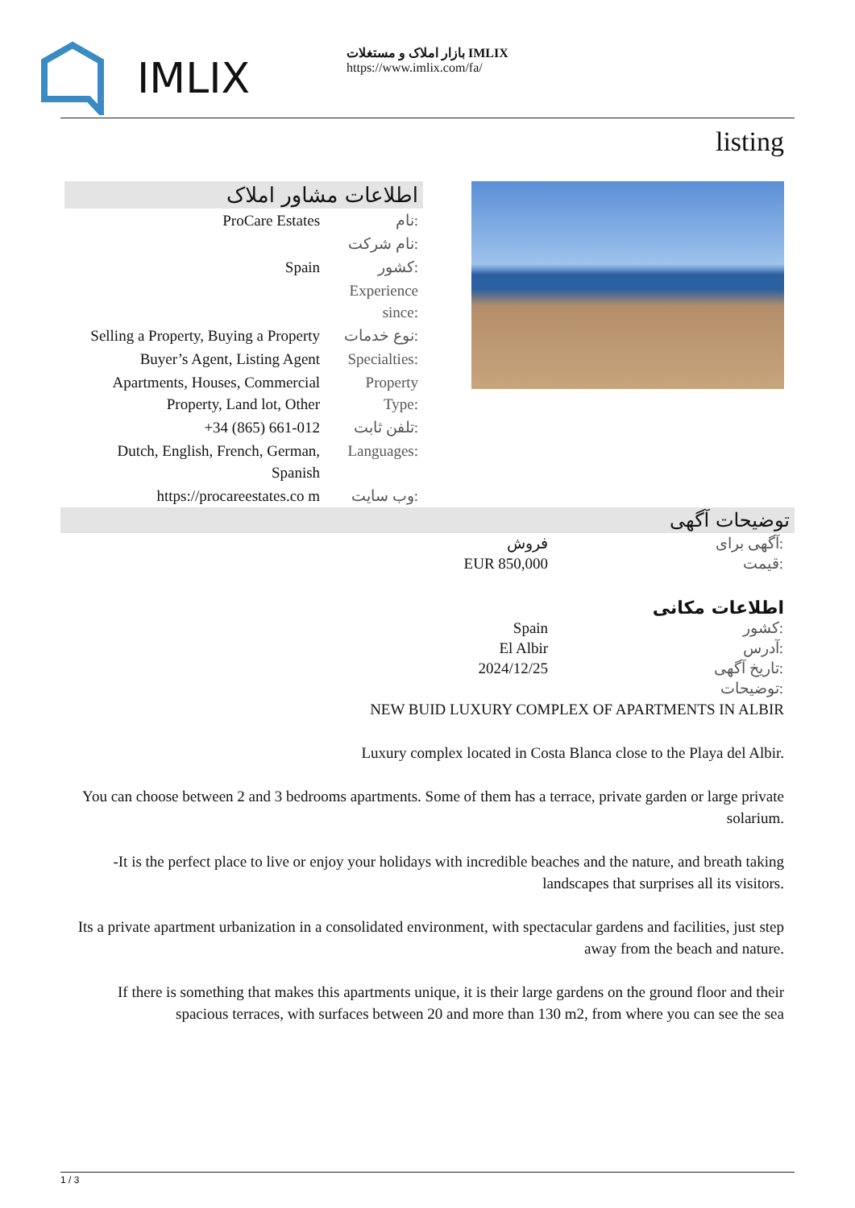IMLIX
بازار املاک و مستغلات IMLIX
https://www.imlix.com/fa/
listing
اطلاعات مشاور املاک
| ProCare Estates | نام: |
| | نام شرکت: |
| Spain | کشور: |
| | Experience since: |
| Selling a Property, Buying a Property | نوع خدمات: |
| Buyer’s Agent, Listing Agent | Specialties: |
| Apartments, Houses, Commercial Property, Land lot, Other | Property Type: |
| +34 (865) 661-012 | تلفن ثابت: |
| Dutch, English, French, German, Spanish | Languages: |
| https://procareestates.co m | وب سایت: |
توضیحات آگهی
| فروش | آگهی برای: |
| EUR 850,000 | قیمت: |
اطلاعات مکانی
| Spain | کشور: |
| El Albir | آدرس: |
| 2024/12/25 | تاریخ آگهی: |
| | توضیحات: |
NEW BUID LUXURY COMPLEX OF APARTMENTS IN ALBIR
Luxury complex located in Costa Blanca close to the Playa del Albir.
You can choose between 2 and 3 bedrooms apartments. Some of them has a terrace, private garden or large private solarium.
-It is the perfect place to live or enjoy your holidays with incredible beaches and the nature, and breath taking landscapes that surprises all its visitors.
Its a private apartment urbanization in a consolidated environment, with spectacular gardens and facilities, just step away from the beach and nature.
If there is something that makes this apartments unique, it is their large gardens on the ground floor and their spacious terraces, with surfaces between 20 and more than 130 m2, from where you can see the sea
1 / 3